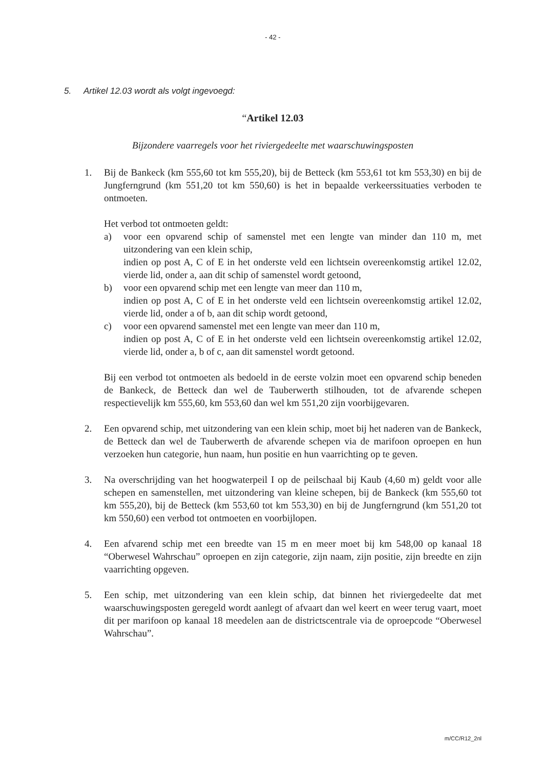- 42 -
5. Artikel 12.03 wordt als volgt ingevoegd:
“Artikel 12.03
Bijzondere vaarregels voor het riviergedeelte met waarschuwingsposten
1. Bij de Bankeck (km 555,60 tot km 555,20), bij de Betteck (km 553,61 tot km 553,30) en bij de Jungferngrund (km 551,20 tot km 550,60) is het in bepaalde verkeerssituaties verboden te ontmoeten.
Het verbod tot ontmoeten geldt:
a) voor een opvarend schip of samenstel met een lengte van minder dan 110 m, met uitzondering van een klein schip,
indien op post A, C of E in het onderste veld een lichtsein overeenkomstig artikel 12.02, vierde lid, onder a, aan dit schip of samenstel wordt getoond,
b) voor een opvarend schip met een lengte van meer dan 110 m,
indien op post A, C of E in het onderste veld een lichtsein overeenkomstig artikel 12.02, vierde lid, onder a of b, aan dit schip wordt getoond,
c) voor een opvarend samenstel met een lengte van meer dan 110 m,
indien op post A, C of E in het onderste veld een lichtsein overeenkomstig artikel 12.02, vierde lid, onder a, b of c, aan dit samenstel wordt getoond.
Bij een verbod tot ontmoeten als bedoeld in de eerste volzin moet een opvarend schip beneden de Bankeck, de Betteck dan wel de Tauberwerth stilhouden, tot de afvarende schepen respectievelijk km 555,60, km 553,60 dan wel km 551,20 zijn voorbijgevaren.
2. Een opvarend schip, met uitzondering van een klein schip, moet bij het naderen van de Bankeck, de Betteck dan wel de Tauberwerth de afvarende schepen via de marifoon oproepen en hun verzoeken hun categorie, hun naam, hun positie en hun vaarrichting op te geven.
3. Na overschrijding van het hoogwaterpeil I op de peilschaal bij Kaub (4,60 m) geldt voor alle schepen en samenstellen, met uitzondering van kleine schepen, bij de Bankeck (km 555,60 tot km 555,20), bij de Betteck (km 553,60 tot km 553,30) en bij de Jungferngrund (km 551,20 tot km 550,60) een verbod tot ontmoeten en voorbijlopen.
4. Een afvarend schip met een breedte van 15 m en meer moet bij km 548,00 op kanaal 18 “Oberwesel Wahrschau” oproepen en zijn categorie, zijn naam, zijn positie, zijn breedte en zijn vaarrichting opgeven.
5. Een schip, met uitzondering van een klein schip, dat binnen het riviergedeelte dat met waarschuwingsposten geregeld wordt aanlegt of afvaart dan wel keert en weer terug vaart, moet dit per marifoon op kanaal 18 meedelen aan de districtscentrale via de oproepcode “Oberwesel Wahrschau”.
m/CC/R12_2nl